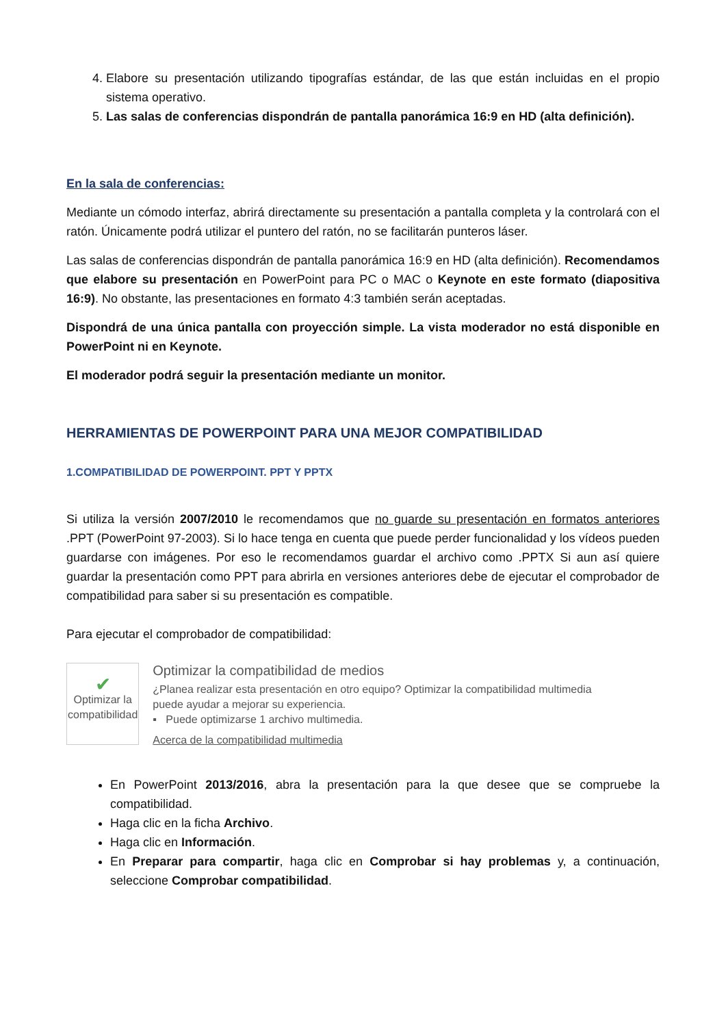4. Elabore su presentación utilizando tipografías estándar, de las que están incluidas en el propio sistema operativo.
5. Las salas de conferencias dispondrán de pantalla panorámica 16:9 en HD (alta definición).
En la sala de conferencias:
Mediante un cómodo interfaz, abrirá directamente su presentación a pantalla completa y la controlará con el ratón. Únicamente podrá utilizar el puntero del ratón, no se facilitarán punteros láser.
Las salas de conferencias dispondrán de pantalla panorámica 16:9 en HD (alta definición). Recomendamos que elabore su presentación en PowerPoint para PC o MAC o Keynote en este formato (diapositiva 16:9). No obstante, las presentaciones en formato 4:3 también serán aceptadas.
Dispondrá de una única pantalla con proyección simple. La vista moderador no está disponible en PowerPoint ni en Keynote.
El moderador podrá seguir la presentación mediante un monitor.
HERRAMIENTAS DE POWERPOINT PARA UNA MEJOR COMPATIBILIDAD
1.COMPATIBILIDAD DE POWERPOINT. PPT Y PPTX
Si utiliza la versión 2007/2010 le recomendamos que no guarde su presentación en formatos anteriores .PPT (PowerPoint 97-2003). Si lo hace tenga en cuenta que puede perder funcionalidad y los vídeos pueden guardarse con imágenes. Por eso le recomendamos guardar el archivo como .PPTX Si aun así quiere guardar la presentación como PPT para abrirla en versiones anteriores debe de ejecutar el comprobador de compatibilidad para saber si su presentación es compatible.
Para ejecutar el comprobador de compatibilidad:
✔
Optimizar la compatibilidad
Optimizar la compatibilidad de medios
¿Planea realizar esta presentación en otro equipo? Optimizar la compatibilidad multimedia puede ayudar a mejorar su experiencia.
▪ Puede optimizarse 1 archivo multimedia.
Acerca de la compatibilidad multimedia
En PowerPoint 2013/2016, abra la presentación para la que desee que se compruebe la compatibilidad.
Haga clic en la ficha Archivo.
Haga clic en Información.
En Preparar para compartir, haga clic en Comprobar si hay problemas y, a continuación, seleccione Comprobar compatibilidad.